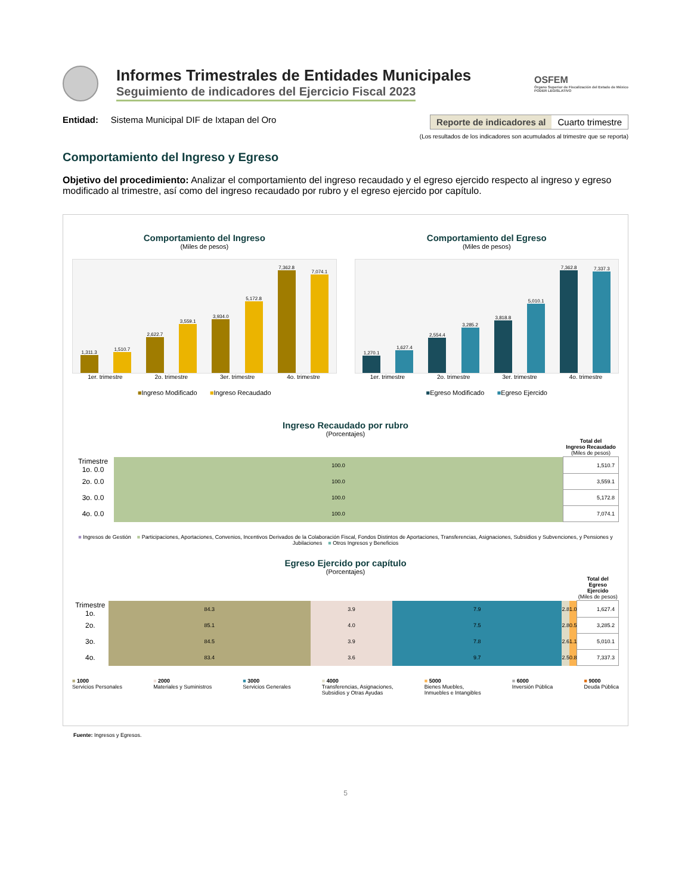Informes Trimestrales de Entidades Municipales
Seguimiento de indicadores del Ejercicio Fiscal 2023
OSFEM
Órgano Superior de Fiscalización del Estado de México
PODER LEGISLATIVO
Entidad: Sistema Municipal DIF de Ixtapan del Oro
Reporte de indicadores al Cuarto trimestre
(Los resultados de los indicadores son acumulados al trimestre que se reporta)
Comportamiento del Ingreso y Egreso
Objetivo del procedimiento: Analizar el comportamiento del ingreso recaudado y el egreso ejercido respecto al ingreso y egreso modificado al trimestre, así como del ingreso recaudado por rubro y el egreso ejercido por capítulo.
Comportamiento del Ingreso
(Miles de pesos)
1,311.3
1,510.7
2,622.7
3,559.1
3,934.0
5,172.8
7,362.8
7,074.1
1er. trimestre 2o. trimestre 3er. trimestre 4o. trimestre
■Ingreso Modificado ■Ingreso Recaudado
Comportamiento del Egreso
(Miles de pesos)
1,270.1
1,627.4
2,554.4
3,285.2
3,818.8
5,010.1
7,362.8
7,337.3
1er. trimestre 2o. trimestre 3er. trimestre 4o. trimestre
■Egreso Modificado ■Egreso Ejercido
Ingreso Recaudado por rubro
(Porcentajes)
| | | Total del Ingreso Recaudado (Miles de pesos) |
| --- | --- | --- |
| Trimestre 1o. 0.0 | 100.0 | 1,510.7 |
| 2o. 0.0 | 100.0 | 3,559.1 |
| 3o. 0.0 | 100.0 | 5,172.8 |
| 4o. 0.0 | 100.0 | 7,074.1 |
■ Ingresos de Gestión ■ Participaciones, Aportaciones, Convenios, Incentivos Derivados de la Colaboración Fiscal, Fondos Distintos de Aportaciones, Transferencias, Asignaciones, Subsidios y Subvenciones, y Pensiones y Jubilaciones ■ Otros Ingresos y Beneficios
Egreso Ejercido por capítulo
(Porcentajes)
| | | | | | | Total del Egreso Ejercido (Miles de pesos) |
| --- | --- | --- | --- | --- | --- | --- |
| Trimestre 1o. | 84.3 | 3.9 | 7.9 | 2.8 | 1.0 | 1,627.4 |
| 2o. | 85.1 | 4.0 | 7.5 | 2.8 | 0.5 | 3,285.2 |
| 3o. | 84.5 | 3.9 | 7.8 | 2.6 | 1.1 | 5,010.1 |
| 4o. | 83.4 | 3.6 | 9.7 | 2.5 | 0.8 | 7,337.3 |
■ 1000
Servicios Personales
■ 2000
Materiales y Suministros
■ 3000
Servicios Generales
■ 4000
Transferencias, Asignaciones,
Subsidios y Otras Ayudas
■ 5000
Bienes Muebles,
Inmuebles e Intangibles
■ 6000
Inversión Pública
■ 9000
Deuda Pública
Fuente: Ingresos y Egresos.
5